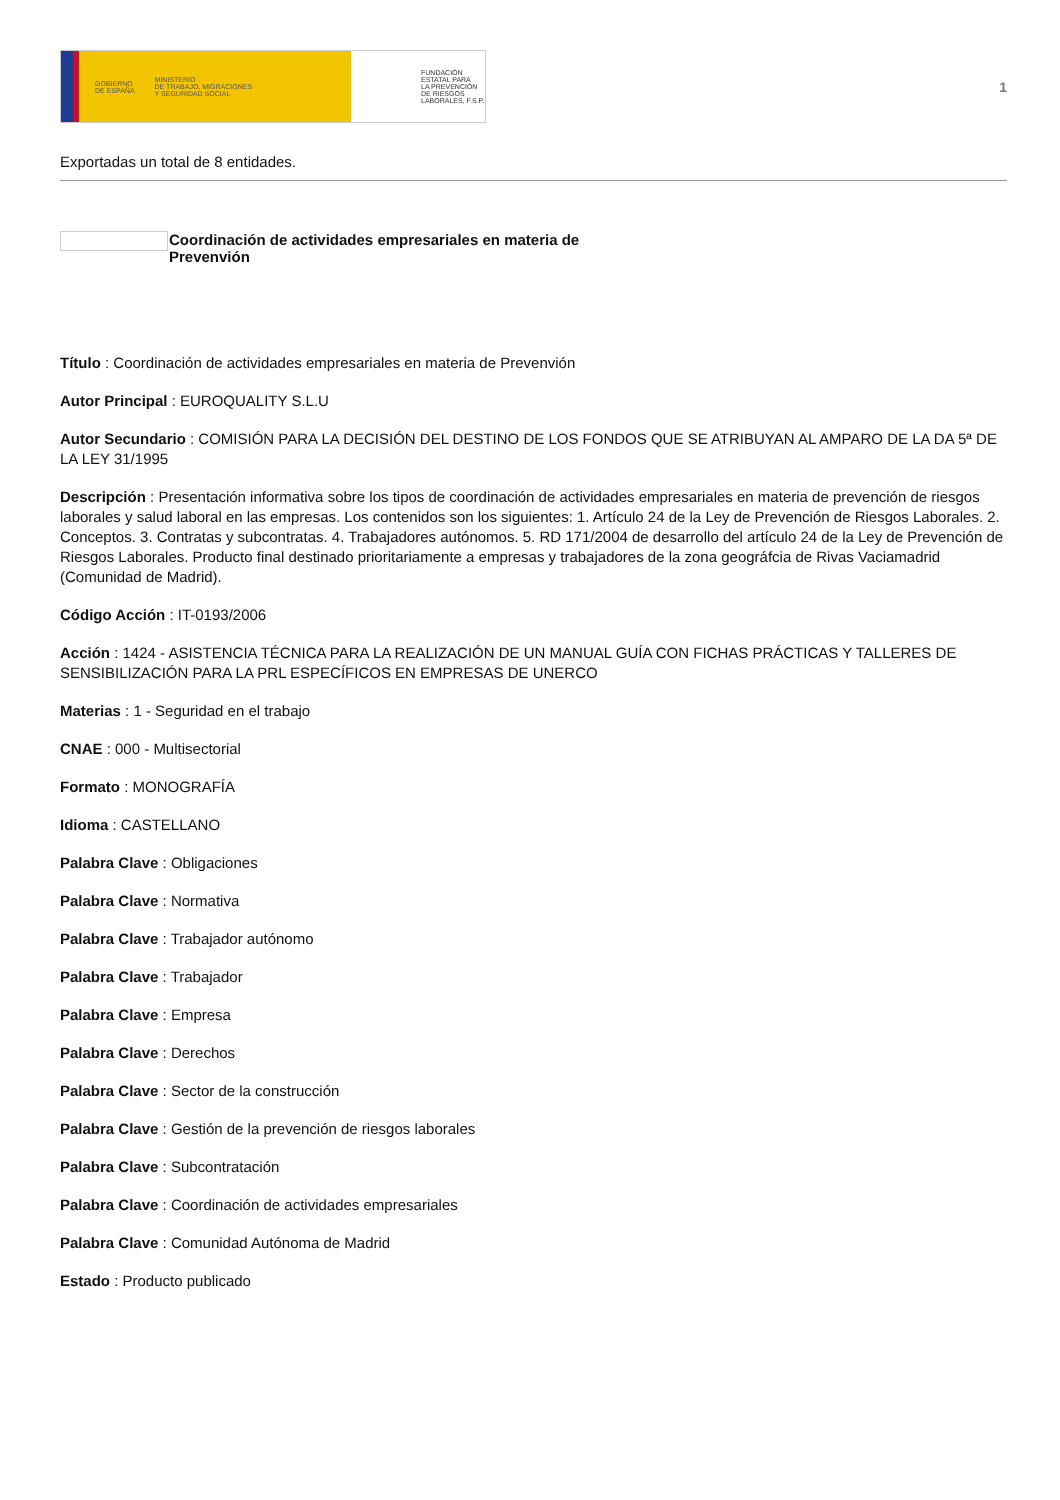GOBIERNO
DE ESPAÑA MINISTERIO
DE TRABAJO, MIGRACIONES
Y SEGURIDAD SOCIAL
FUNDACIÓN
ESTATAL PARA
LA PREVENCIÓN
DE RIESGOS
LABORALES, F.S.P.
1
Exportadas un total de 8 entidades.
Coordinación de actividades empresariales en materia de Prevenvión
Título : Coordinación de actividades empresariales en materia de Prevenvión
Autor Principal : EUROQUALITY S.L.U
Autor Secundario : COMISIÓN PARA LA DECISIÓN DEL DESTINO DE LOS FONDOS QUE SE ATRIBUYAN AL AMPARO DE LA DA 5ª DE LA LEY 31/1995
Descripción : Presentación informativa sobre los tipos de coordinación de actividades empresariales en materia de prevención de riesgos laborales y salud laboral en las empresas. Los contenidos son los siguientes: 1. Artículo 24 de la Ley de Prevención de Riesgos Laborales. 2. Conceptos. 3. Contratas y subcontratas. 4. Trabajadores autónomos. 5. RD 171/2004 de desarrollo del artículo 24 de la Ley de Prevención de Riesgos Laborales. Producto final destinado prioritariamente a empresas y trabajadores de la zona geográfcia de Rivas Vaciamadrid (Comunidad de Madrid).
Código Acción : IT-0193/2006
Acción : 1424 - ASISTENCIA TÉCNICA PARA LA REALIZACIÓN DE UN MANUAL GUÍA CON FICHAS PRÁCTICAS Y TALLERES DE SENSIBILIZACIÓN PARA LA PRL ESPECÍFICOS EN EMPRESAS DE UNERCO
Materias : 1 - Seguridad en el trabajo
CNAE : 000 - Multisectorial
Formato : MONOGRAFÍA
Idioma : CASTELLANO
Palabra Clave : Obligaciones
Palabra Clave : Normativa
Palabra Clave : Trabajador autónomo
Palabra Clave : Trabajador
Palabra Clave : Empresa
Palabra Clave : Derechos
Palabra Clave : Sector de la construcción
Palabra Clave : Gestión de la prevención de riesgos laborales
Palabra Clave : Subcontratación
Palabra Clave : Coordinación de actividades empresariales
Palabra Clave : Comunidad Autónoma de Madrid
Estado : Producto publicado